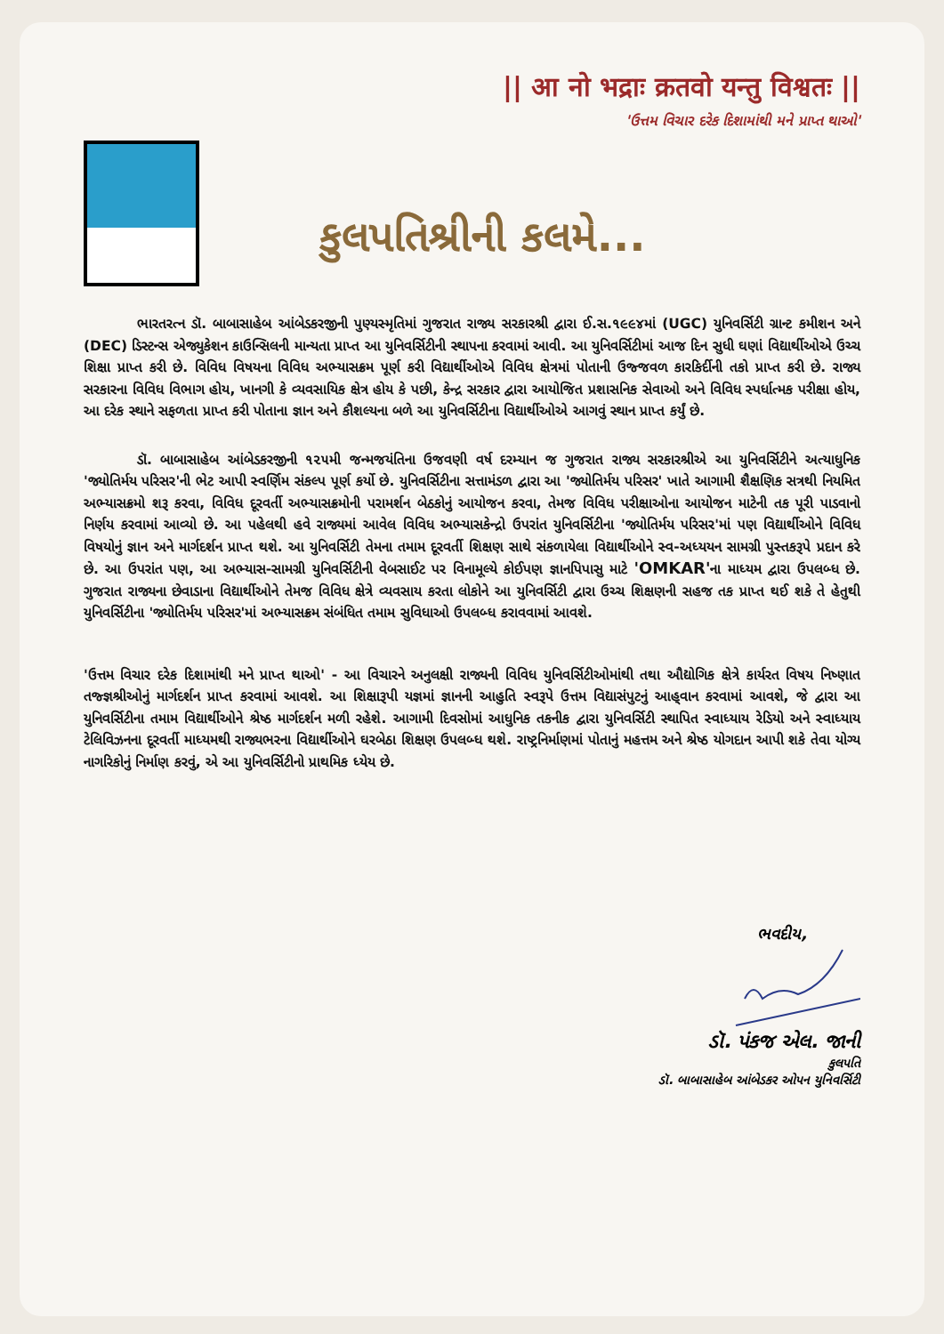|| आ नो भद्राः क्रतवो यन्तु विश्वतः ||
'ઉત્તમ વિચાર દરેક દિશામાંથી મને પ્રાપ્ત થાઓ'
કુલપતિશ્રીની કલમે...
ભારતરત્ન ડૉ. બાબાસાહેબ આંબેડકરજીની પુણ્યસ્મૃતિમાં ગુજરાત રાજ્ય સરકારશ્રી દ્વારા ઈ.સ.૧૯૯૪માં (UGC) યુનિવર્સિટી ગ્રાન્ટ કમીશન અને (DEC) ડિસ્ટન્સ એજ્યુકેશન કાઉન્સિલની માન્યતા પ્રાપ્ત આ યુનિવર્સિટીની સ્થાપના કરવામાં આવી. આ યુનિવર્સિટીમાં આજ દિન સુધી ઘણાં વિદ્યાર્થીઓએ ઉચ્ચ શિક્ષા પ્રાપ્ત કરી છે. વિવિધ વિષયના વિવિધ અભ્યાસક્રમ પૂર્ણ કરી વિદ્યાર્થીઓએ વિવિધ ક્ષેત્રમાં પોતાની ઉજ્જવળ કારકિર્દીની તકો પ્રાપ્ત કરી છે. રાજ્ય સરકારના વિવિધ વિભાગ હોય, ખાનગી કે વ્યવસાયિક ક્ષેત્ર હોય કે પછી, કેન્દ્ર સરકાર દ્વારા આયોજિત પ્રશાસનિક સેવાઓ અને વિવિધ સ્પર્ધાત્મક પરીક્ષા હોય, આ દરેક સ્થાને સફળતા પ્રાપ્ત કરી પોતાના જ્ઞાન અને કૌશલ્યના બળે આ યુનિવર્સિટીના વિદ્યાર્થીઓએ આગવું સ્થાન પ્રાપ્ત કર્યું છે.
ડૉ. બાબાસાહેબ આંબેડકરજીની ૧૨૫મી જન્મજયંતિના ઉજવણી વર્ષ દરમ્યાન જ ગુજરાત રાજ્ય સરકારશ્રીએ આ યુનિવર્સિટીને અત્યાધુનિક 'જ્યોતિર્મય પરિસર'ની ભેટ આપી સ્વર્ણિમ સંકલ્પ પૂર્ણ કર્યો છે. યુનિવર્સિટીના સત્તામંડળ દ્વારા આ 'જ્યોતિર્મય પરિસર' ખાતે આગામી શૈક્ષણિક સત્રથી નિયમિત અભ્યાસક્રમો શરૂ કરવા, વિવિધ દૂરવર્તી અભ્યાસક્રમોની પરામર્શન બેઠકોનું આયોજન કરવા, તેમજ વિવિધ પરીક્ષાઓના આયોજન માટેની તક પૂરી પાડવાનો નિર્ણય કરવામાં આવ્યો છે. આ પહેલથી હવે રાજ્યમાં આવેલ વિવિધ અભ્યાસકેન્દ્રો ઉપરાંત યુનિવર્સિટીના 'જ્યોતિર્મય પરિસર'માં પણ વિદ્યાર્થીઓને વિવિધ વિષયોનું જ્ઞાન અને માર્ગદર્શન પ્રાપ્ત થશે. આ યુનિવર્સિટી તેમના તમામ દૂરવર્તી શિક્ષણ સાથે સંકળાયેલા વિદ્યાર્થીઓને સ્વ-અધ્યયન સામગ્રી પુસ્તકરૂપે પ્રદાન કરે છે. આ ઉપરાંત પણ, આ અભ્યાસ-સામગ્રી યુનિવર્સિટીની વેબસાઈટ પર વિનામૂલ્યે કોઈપણ જ્ઞાનપિપાસુ માટે 'OMKAR'ના માધ્યમ દ્વારા ઉપલબ્ધ છે. ગુજરાત રાજ્યના છેવાડાના વિદ્યાર્થીઓને તેમજ વિવિધ ક્ષેત્રે વ્યવસાય કરતા લોકોને આ યુનિવર્સિટી દ્વારા ઉચ્ચ શિક્ષણની સહજ તક પ્રાપ્ત થઈ શકે તે હેતુથી યુનિવર્સિટીના 'જ્યોતિર્મય પરિસર'માં અભ્યાસક્રમ સંબંધિત તમામ સુવિધાઓ ઉપલબ્ધ કરાવવામાં આવશે.
'ઉત્તમ વિચાર દરેક દિશામાંથી મને પ્રાપ્ત થાઓ' - આ વિચારને અનુલક્ષી રાજ્યની વિવિધ યુનિવર્સિટીઓમાંથી તથા ઔદ્યોગિક ક્ષેત્રે કાર્યરત વિષય નિષ્ણાત તજ્જ્ઞશ્રીઓનું માર્ગદર્શન પ્રાપ્ત કરવામાં આવશે. આ શિક્ષારૂપી યજ્ઞમાં જ્ઞાનની આહુતિ સ્વરૂપે ઉત્તમ વિદ્યાસંપુટનું આહ્‌વાન કરવામાં આવશે, જે દ્વારા આ યુનિવર્સિટીના તમામ વિદ્યાર્થીઓને શ્રેષ્ઠ માર્ગદર્શન મળી રહેશે. આગામી દિવસોમાં આધુનિક તકનીક દ્વારા યુનિવર્સિટી સ્થાપિત સ્વાધ્યાય રેડિયો અને સ્વાધ્યાય ટેલિવિઝનના દૂરવર્તી માધ્યમથી રાજ્યભરના વિદ્યાર્થીઓને ઘરબેઠા શિક્ષણ ઉપલબ્ધ થશે. રાષ્ટ્રનિર્માણમાં પોતાનું મહત્તમ અને શ્રેષ્ઠ યોગદાન આપી શકે તેવા યોગ્ય નાગરિકોનું નિર્માણ કરવું, એ આ યુનિવર્સિટીનો પ્રાથમિક ધ્યેય છે.
ભવદીય,
ડૉ. પંકજ એલ. જાની
કુલપતિ
ડૉ. બાબાસાહેબ આંબેડકર ઓપન યુનિવર્સિટી